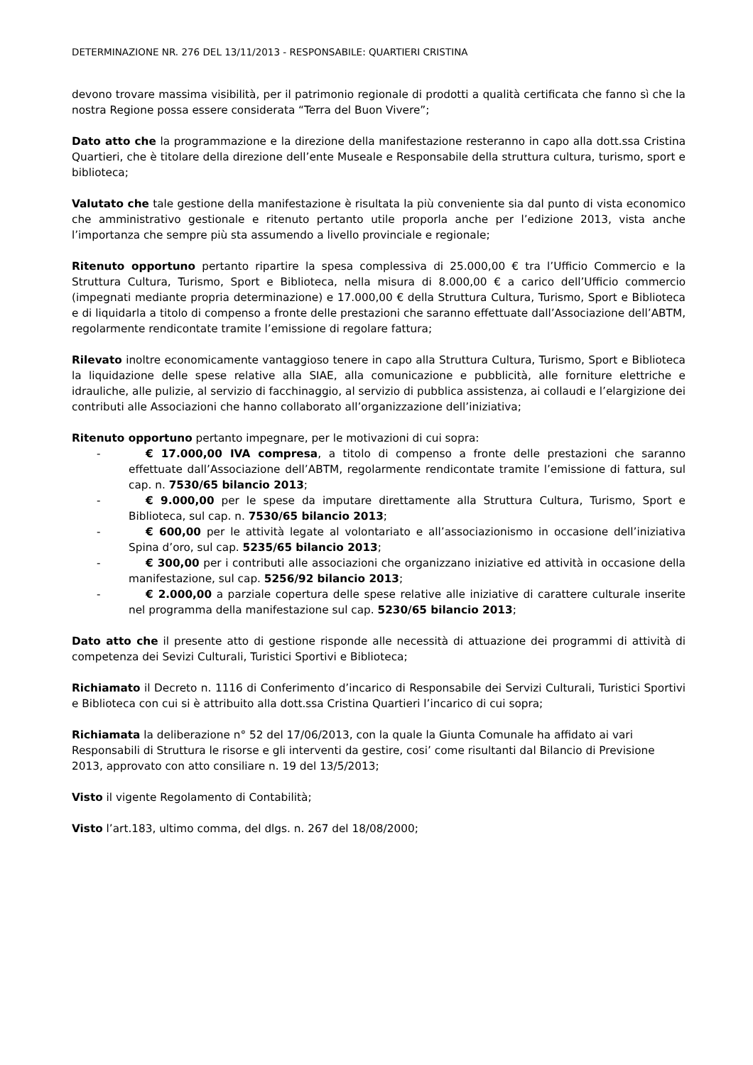DETERMINAZIONE NR. 276 DEL 13/11/2013 - RESPONSABILE: QUARTIERI CRISTINA
devono trovare massima visibilità, per il patrimonio regionale di prodotti a qualità certificata che fanno sì che la nostra Regione possa essere considerata “Terra del Buon Vivere”;
Dato atto che la programmazione e la direzione della manifestazione resteranno in capo alla dott.ssa Cristina Quartieri, che è titolare della direzione dell’ente Museale e Responsabile della struttura cultura, turismo, sport e biblioteca;
Valutato che tale gestione della manifestazione è risultata la più conveniente sia dal punto di vista economico che amministrativo gestionale e ritenuto pertanto utile proporla anche per l’edizione 2013, vista anche l’importanza che sempre più sta assumendo a livello provinciale e regionale;
Ritenuto opportuno pertanto ripartire la spesa complessiva di 25.000,00 € tra l’Ufficio Commercio e la Struttura Cultura, Turismo, Sport e Biblioteca, nella misura di 8.000,00 € a carico dell’Ufficio commercio (impegnati mediante propria determinazione) e 17.000,00 € della Struttura Cultura, Turismo, Sport e Biblioteca e di liquidarla a titolo di compenso a fronte delle prestazioni che saranno effettuate dall’Associazione dell’ABTM, regolarmente rendicontate tramite l’emissione di regolare fattura;
Rilevato inoltre economicamente vantaggioso tenere in capo alla Struttura Cultura, Turismo, Sport e Biblioteca la liquidazione delle spese relative alla SIAE, alla comunicazione e pubblicità, alle forniture elettriche e idrauliche, alle pulizie, al servizio di facchinaggio, al servizio di pubblica assistenza, ai collaudi e l’elargizione dei contributi alle Associazioni che hanno collaborato all’organizzazione dell’iniziativa;
Ritenuto opportuno pertanto impegnare, per le motivazioni di cui sopra:
- € 17.000,00 IVA compresa, a titolo di compenso a fronte delle prestazioni che saranno effettuate dall’Associazione dell’ABTM, regolarmente rendicontate tramite l’emissione di fattura, sul cap. n. 7530/65 bilancio 2013;
- € 9.000,00 per le spese da imputare direttamente alla Struttura Cultura, Turismo, Sport e Biblioteca, sul cap. n. 7530/65 bilancio 2013;
- € 600,00 per le attività legate al volontariato e all’associazionismo in occasione dell’iniziativa Spina d’oro, sul cap. 5235/65 bilancio 2013;
- € 300,00 per i contributi alle associazioni che organizzano iniziative ed attività in occasione della manifestazione, sul cap. 5256/92 bilancio 2013;
- € 2.000,00 a parziale copertura delle spese relative alle iniziative di carattere culturale inserite nel programma della manifestazione sul cap. 5230/65 bilancio 2013;
Dato atto che il presente atto di gestione risponde alle necessità di attuazione dei programmi di attività di competenza dei Sevizi Culturali, Turistici Sportivi e Biblioteca;
Richiamato il Decreto n. 1116 di Conferimento d’incarico di Responsabile dei Servizi Culturali, Turistici Sportivi e Biblioteca con cui si è attribuito alla dott.ssa Cristina Quartieri l’incarico di cui sopra;
Richiamata la deliberazione n° 52 del 17/06/2013, con la quale la Giunta Comunale ha affidato ai vari Responsabili di Struttura le risorse e gli interventi da gestire, cosi’ come risultanti dal Bilancio di Previsione 2013, approvato con atto consiliare n. 19 del 13/5/2013;
Visto il vigente Regolamento di Contabilità;
Visto l’art.183, ultimo comma, del dlgs. n. 267 del 18/08/2000;